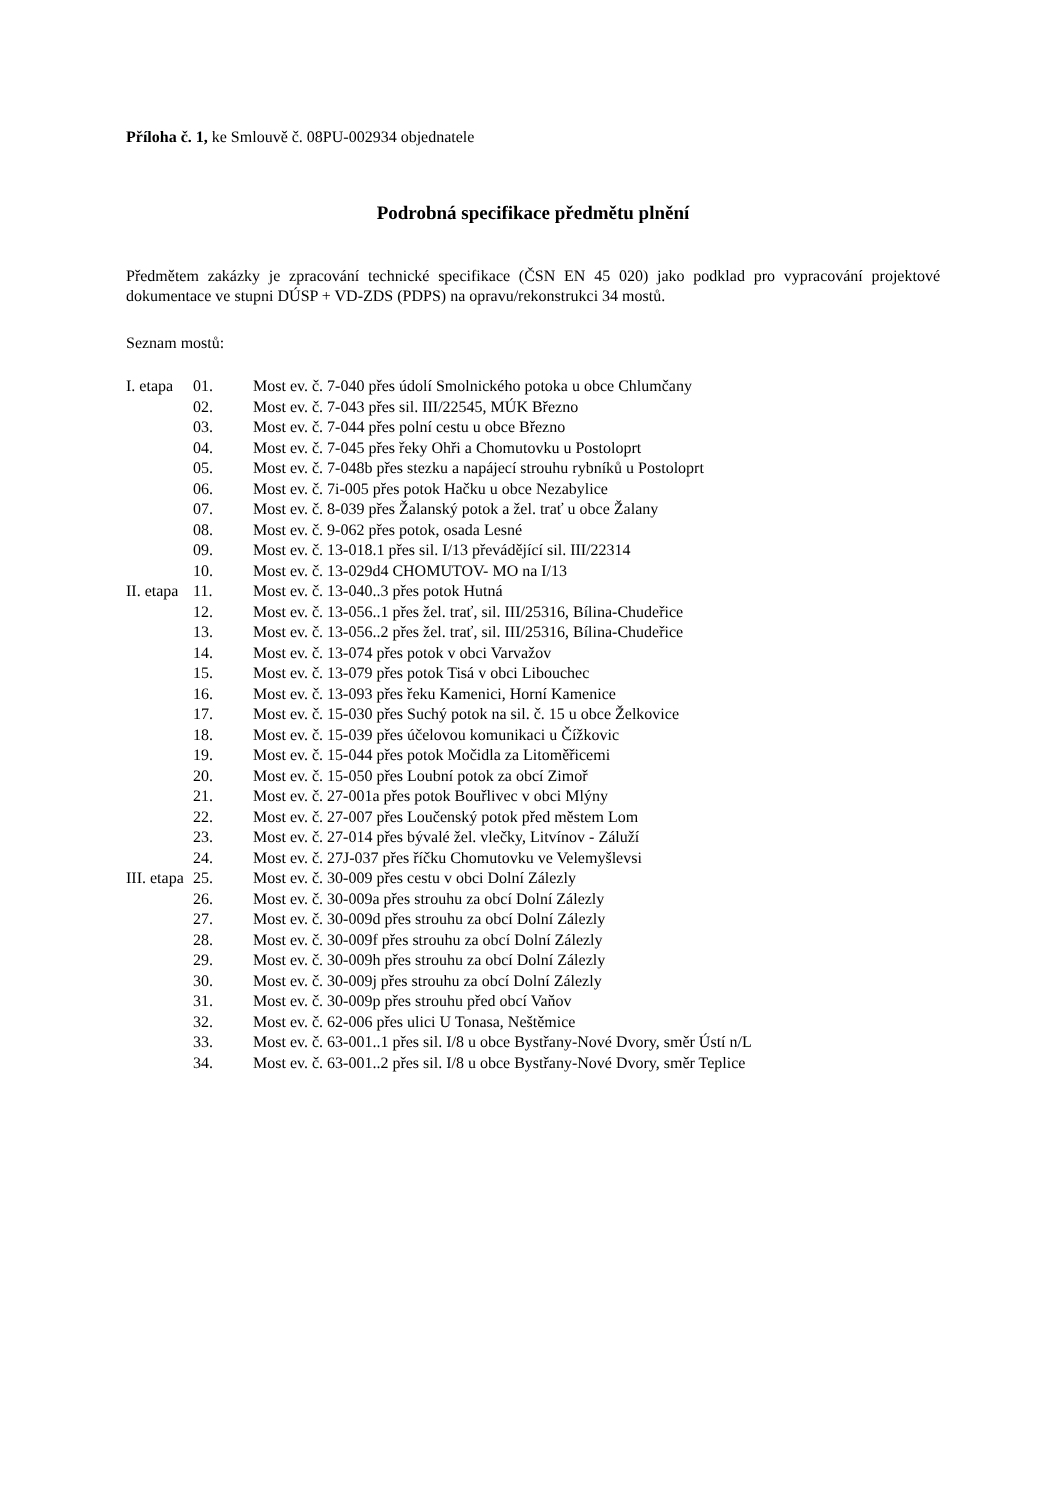Příloha č. 1, ke Smlouvě č. 08PU-002934 objednatele
Podrobná specifikace předmětu plnění
Předmětem zakázky je zpracování technické specifikace (ČSN EN 45 020) jako podklad pro vypracování projektové dokumentace ve stupni DÚSP + VD-ZDS (PDPS) na opravu/rekonstrukci 34 mostů.
Seznam mostů:
I. etapa 01. Most ev. č. 7-040 přes údolí Smolnického potoka u obce Chlumčany
02. Most ev. č. 7-043 přes sil. III/22545, MÚK Březno
03. Most ev. č. 7-044 přes polní cestu u obce Březno
04. Most ev. č. 7-045 přes řeky Ohři a Chomutovku u Postoloprt
05. Most ev. č. 7-048b přes stezku a napájecí strouhu rybníků u Postoloprt
06. Most ev. č. 7i-005 přes potok Hačku u obce Nezabylice
07. Most ev. č. 8-039 přes Žalanský potok a žel. trať u obce Žalany
08. Most ev. č. 9-062 přes potok, osada Lesné
09. Most ev. č. 13-018.1 přes sil. I/13 převádějící sil. III/22314
10. Most ev. č. 13-029d4 CHOMUTOV- MO na I/13
II. etapa 11. Most ev. č. 13-040..3 přes potok Hutná
12. Most ev. č. 13-056..1 přes žel. trať, sil. III/25316, Bílina-Chudeřice
13. Most ev. č. 13-056..2 přes žel. trať, sil. III/25316, Bílina-Chudeřice
14. Most ev. č. 13-074 přes potok v obci Varvažov
15. Most ev. č. 13-079 přes potok Tisá v obci Libouchec
16. Most ev. č. 13-093 přes řeku Kamenici, Horní Kamenice
17. Most ev. č. 15-030 přes Suchý potok na sil. č. 15 u obce Želkovice
18. Most ev. č. 15-039 přes účelovou komunikaci u Čížkovic
19. Most ev. č. 15-044 přes potok Močidla za Litoměřicemi
20. Most ev. č. 15-050 přes Loubní potok za obcí Zimoř
21. Most ev. č. 27-001a přes potok Bouřlivec v obci Mlýny
22. Most ev. č. 27-007 přes Loučenský potok před městem Lom
23. Most ev. č. 27-014 přes bývalé žel. vlečky, Litvínov - Záluží
24. Most ev. č. 27J-037 přes říčku Chomutovku ve Velemyšlevsi
III. etapa 25. Most ev. č. 30-009 přes cestu v obci Dolní Zálezly
26. Most ev. č. 30-009a přes strouhu za obcí Dolní Zálezly
27. Most ev. č. 30-009d přes strouhu za obcí Dolní Zálezly
28. Most ev. č. 30-009f přes strouhu za obcí Dolní Zálezly
29. Most ev. č. 30-009h přes strouhu za obcí Dolní Zálezly
30. Most ev. č. 30-009j přes strouhu za obcí Dolní Zálezly
31. Most ev. č. 30-009p přes strouhu před obcí Vaňov
32. Most ev. č. 62-006 přes ulici U Tonasa, Neštěmice
33. Most ev. č. 63-001..1 přes sil. I/8 u obce Bystřany-Nové Dvory, směr Ústí n/L
34. Most ev. č. 63-001..2 přes sil. I/8 u obce Bystřany-Nové Dvory, směr Teplice